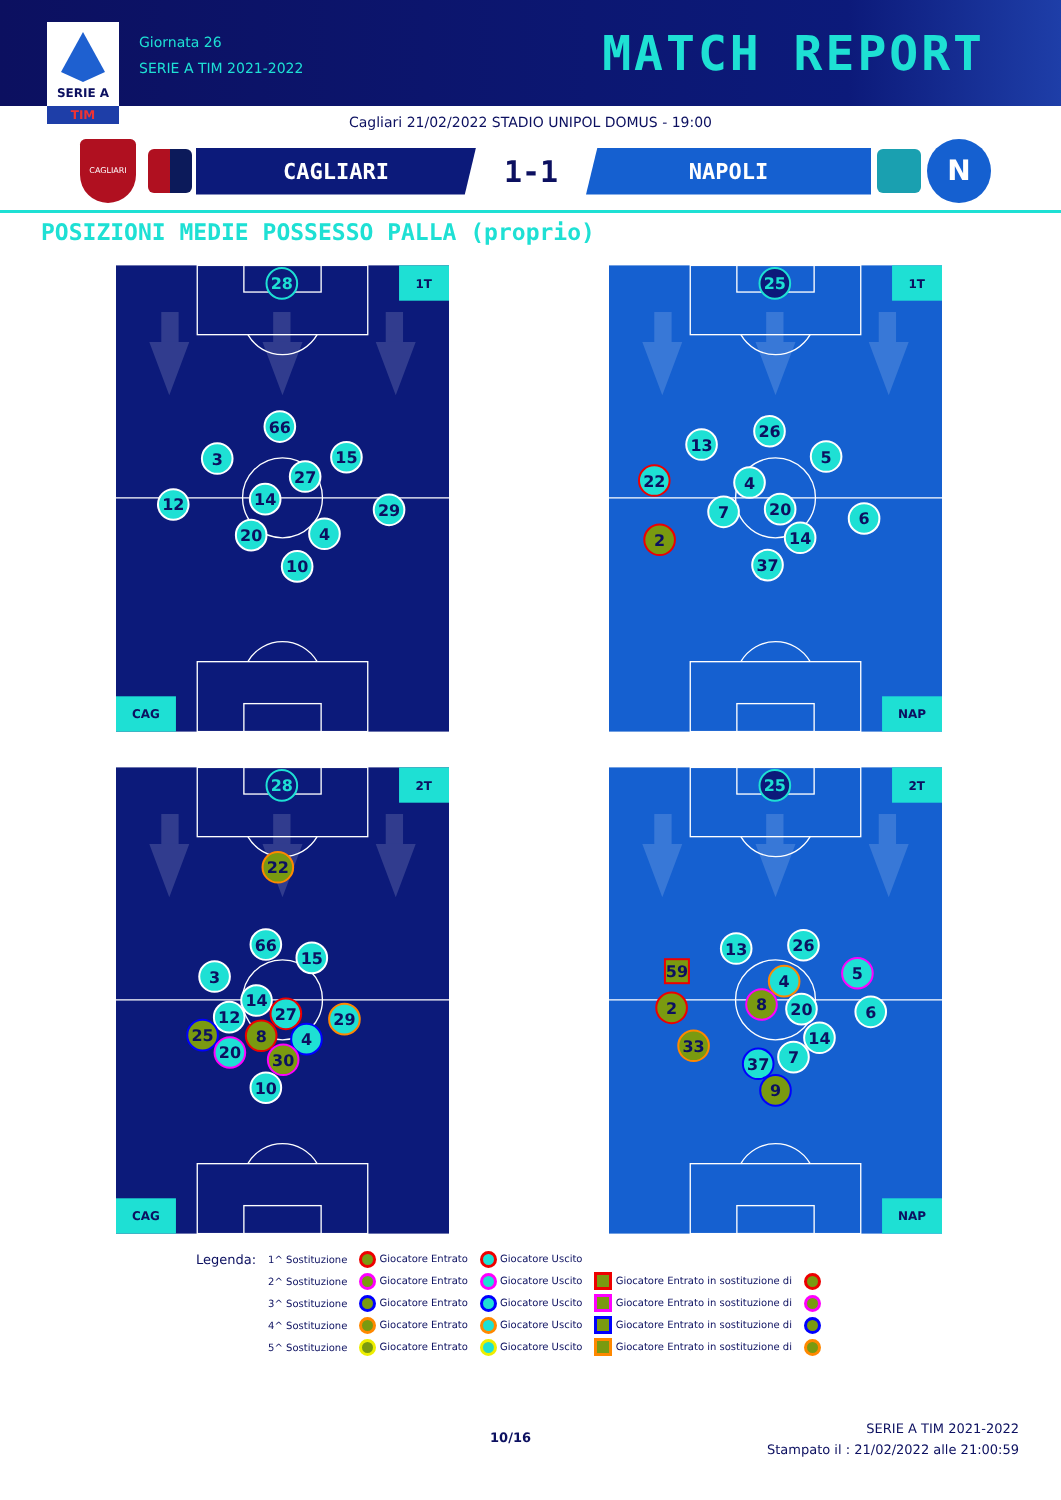SERIE A
TIM
Giornata 26
SERIE A TIM 2021-2022
MATCH REPORT
Cagliari 21/02/2022 STADIO UNIPOL DOMUS - 19:00
CAGLIARI
CAGLIARI
1-1
NAPOLI
N
POSIZIONI MEDIE POSSESSO PALLA (proprio)
1T
CAG
28
66
3
15
27
12
14
29
20
4
10
1T
NAP
25
26
13
5
22
4
7
20
6
2
14
37
2T
CAG
28
22
66
15
3
14
27
12
29
25
8
4
20
30
10
2T
NAP
25
13
26
59
5
4
8
2
20
6
14
33
7
37
9
| Legenda: | 1^ Sostituzione | Giocatore Entrato | Giocatore Uscito | | |
| | 2^ Sostituzione | Giocatore Entrato | Giocatore Uscito | Giocatore Entrato in sostituzione di | |
| | 3^ Sostituzione | Giocatore Entrato | Giocatore Uscito | Giocatore Entrato in sostituzione di | |
| | 4^ Sostituzione | Giocatore Entrato | Giocatore Uscito | Giocatore Entrato in sostituzione di | |
| | 5^ Sostituzione | Giocatore Entrato | Giocatore Uscito | Giocatore Entrato in sostituzione di | |
10/16
SERIE A TIM 2021-2022
Stampato il : 21/02/2022 alle 21:00:59